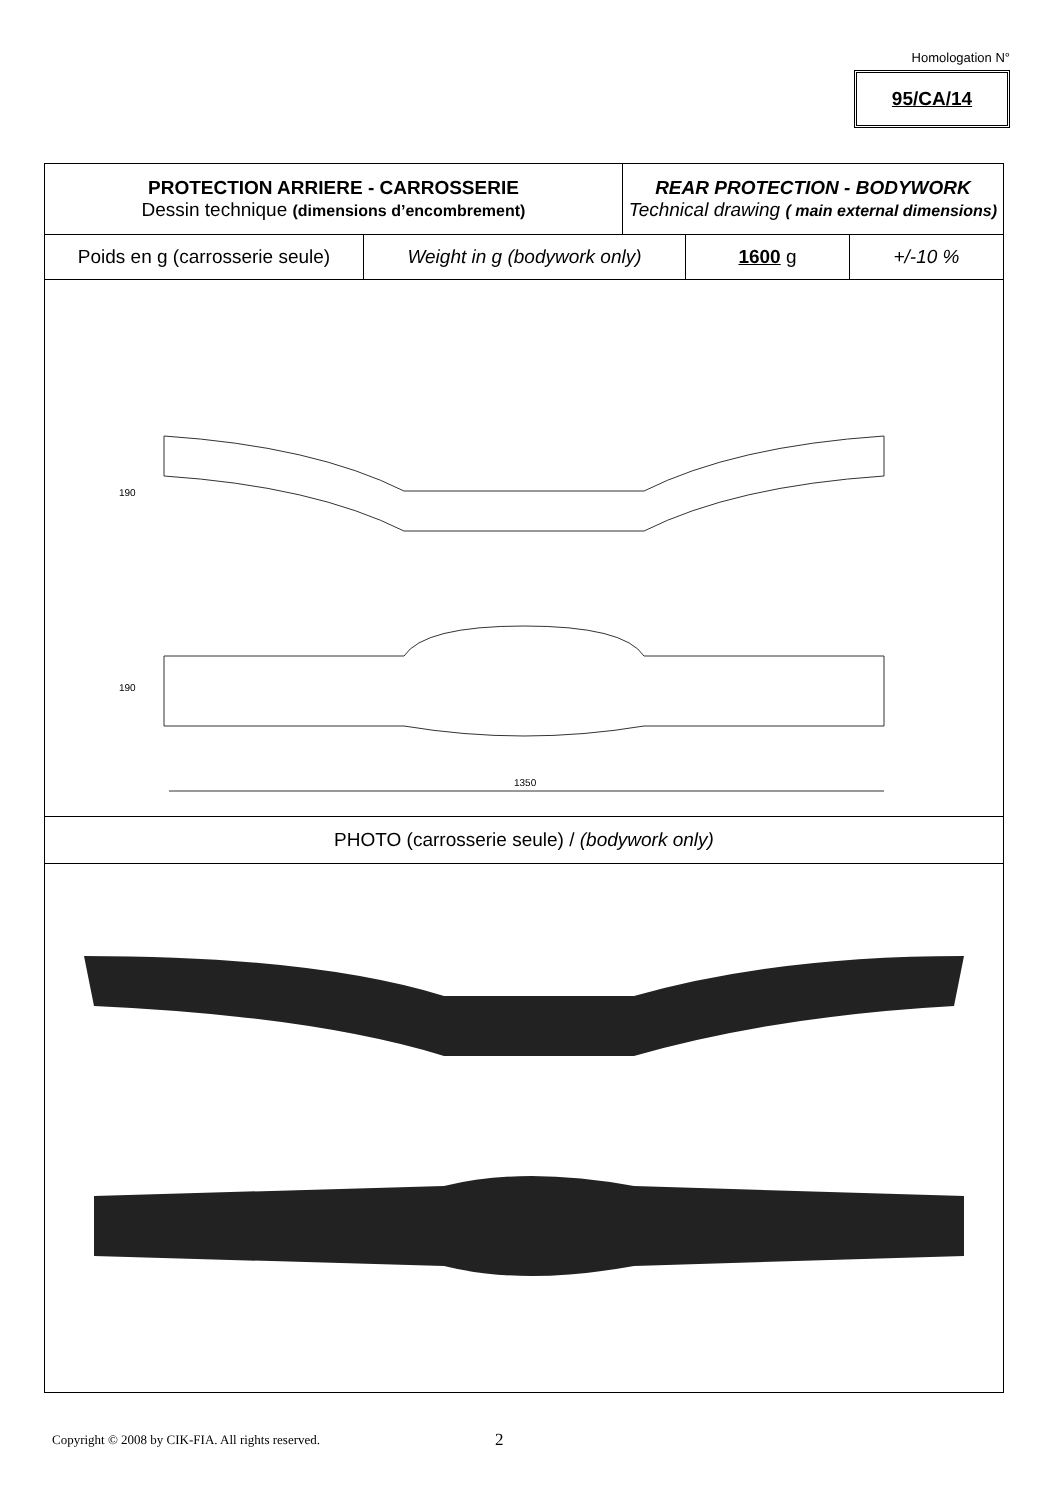Homologation N°
95/CA/14
| PROTECTION ARRIERE - CARROSSERIE Dessin technique (dimensions d’encombrement) | | REAR PROTECTION - BODYWORK Technical drawing ( main external dimensions) | | |
| Poids en g (carrosserie seule) | Weight in g (bodywork only) | | 1600 g | +/-10 % |
| 190 190 1350 | | | | |
| PHOTO (carrosserie seule) / (bodywork only) | | | | |
Copyright © 2008 by CIK-FIA. All rights reserved.
2